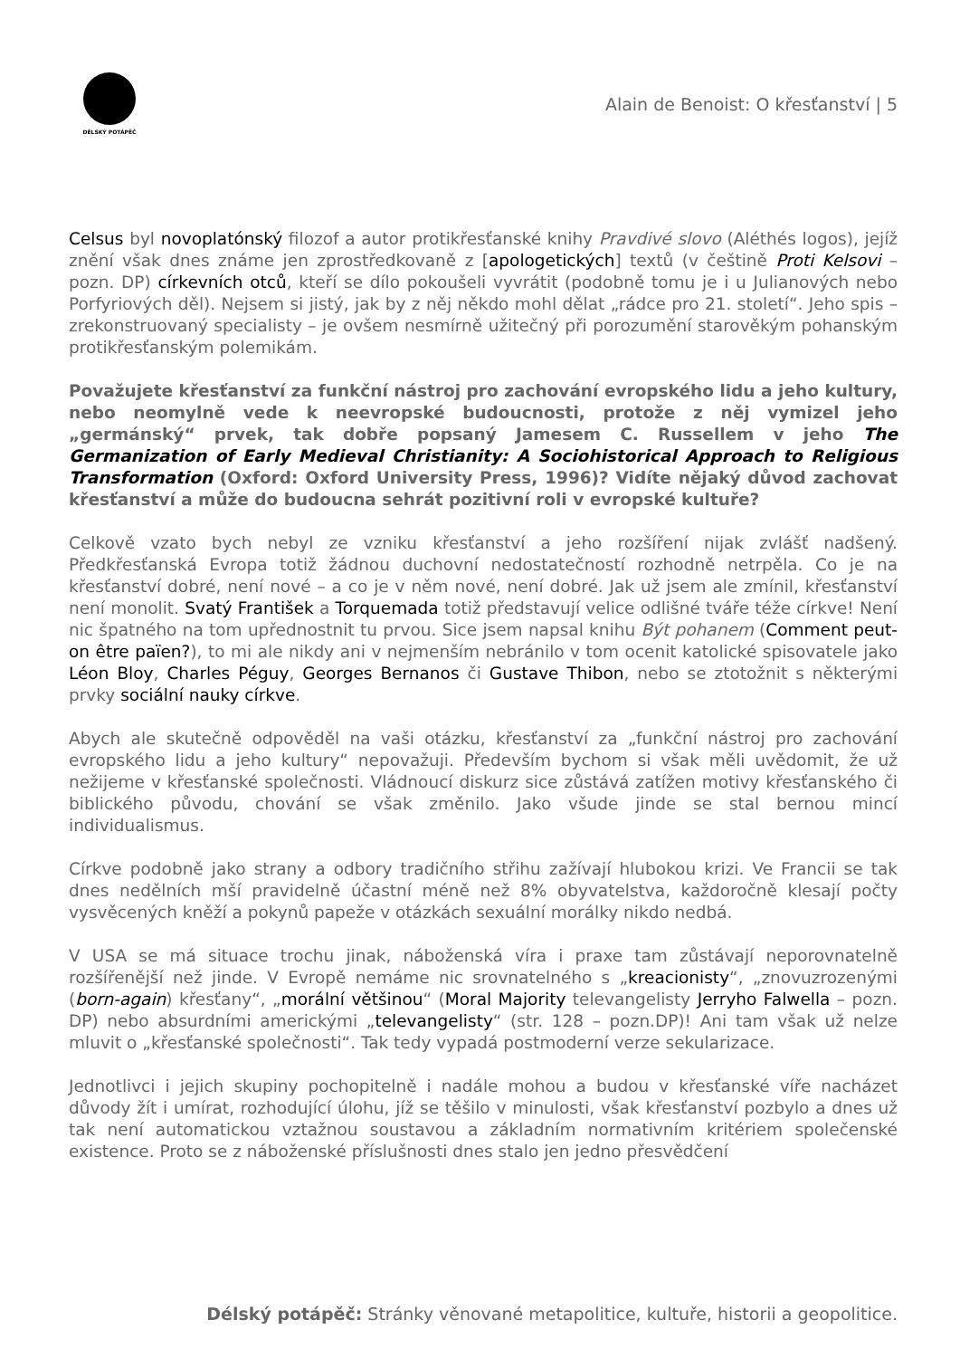DĚLSKÝ POTÁPĚČ
Alain de Benoist: O křesťanství | 5
Celsus byl novoplatónský filozof a autor protikřesťanské knihy Pravdivé slovo (Aléthés logos), jejíž znění však dnes známe jen zprostředkovaně z [apologetických] textů (v češtině Proti Kelsovi – pozn. DP) církevních otců, kteří se dílo pokoušeli vyvrátit (podobně tomu je i u Julianových nebo Porfyriových děl). Nejsem si jistý, jak by z něj někdo mohl dělat „rádce pro 21. století“. Jeho spis – zrekonstruovaný specialisty – je ovšem nesmírně užitečný při porozumění starověkým pohanským protikřesťanským polemikám.
Považujete křesťanství za funkční nástroj pro zachování evropského lidu a jeho kultury, nebo neomylně vede k neevropské budoucnosti, protože z něj vymizel jeho „germánský“ prvek, tak dobře popsaný Jamesem C. Russellem v jeho The Germanization of Early Medieval Christianity: A Sociohistorical Approach to Religious Transformation (Oxford: Oxford University Press, 1996)? Vidíte nějaký důvod zachovat křesťanství a může do budoucna sehrát pozitivní roli v evropské kultuře?
Celkově vzato bych nebyl ze vzniku křesťanství a jeho rozšíření nijak zvlášť nadšený. Předkřesťanská Evropa totiž žádnou duchovní nedostatečností rozhodně netrpěla. Co je na křesťanství dobré, není nové – a co je v něm nové, není dobré. Jak už jsem ale zmínil, křesťanství není monolit. Svatý František a Torquemada totiž představují velice odlišné tváře téže církve! Není nic špatného na tom upřednostnit tu prvou. Sice jsem napsal knihu Být pohanem (Comment peut-on être païen?), to mi ale nikdy ani v nejmenším nebránilo v tom ocenit katolické spisovatele jako Léon Bloy, Charles Péguy, Georges Bernanos či Gustave Thibon, nebo se ztotožnit s některými prvky sociální nauky církve.
Abych ale skutečně odpověděl na vaši otázku, křesťanství za „funkční nástroj pro zachování evropského lidu a jeho kultury“ nepovažuji. Především bychom si však měli uvědomit, že už nežijeme v křesťanské společnosti. Vládnoucí diskurz sice zůstává zatížen motivy křesťanského či biblického původu, chování se však změnilo. Jako všude jinde se stal bernou mincí individualismus.
Církve podobně jako strany a odbory tradičního střihu zažívají hlubokou krizi. Ve Francii se tak dnes nedělních mší pravidelně účastní méně než 8% obyvatelstva, každoročně klesají počty vysvěcených kněží a pokynů papeže v otázkách sexuální morálky nikdo nedbá.
V USA se má situace trochu jinak, náboženská víra i praxe tam zůstávají neporovnatelně rozšířenější než jinde. V Evropě nemáme nic srovnatelného s „kreacionisty“, „znovuzrozenými (born-again) křesťany“, „morální většinou“ (Moral Majority televangelisty Jerryho Falwella – pozn. DP) nebo absurdními americkými „televangelisty“ (str. 128 – pozn.DP)! Ani tam však už nelze mluvit o „křesťanské společnosti“. Tak tedy vypadá postmoderní verze sekularizace.
Jednotlivci i jejich skupiny pochopitelně i nadále mohou a budou v křesťanské víře nacházet důvody žít i umírat, rozhodující úlohu, jíž se těšilo v minulosti, však křesťanství pozbylo a dnes už tak není automatickou vztažnou soustavou a základním normativním kritériem společenské existence. Proto se z náboženské příslušnosti dnes stalo jen jedno přesvědčení
Délský potápěč: Stránky věnované metapolitice, kultuře, historii a geopolitice.